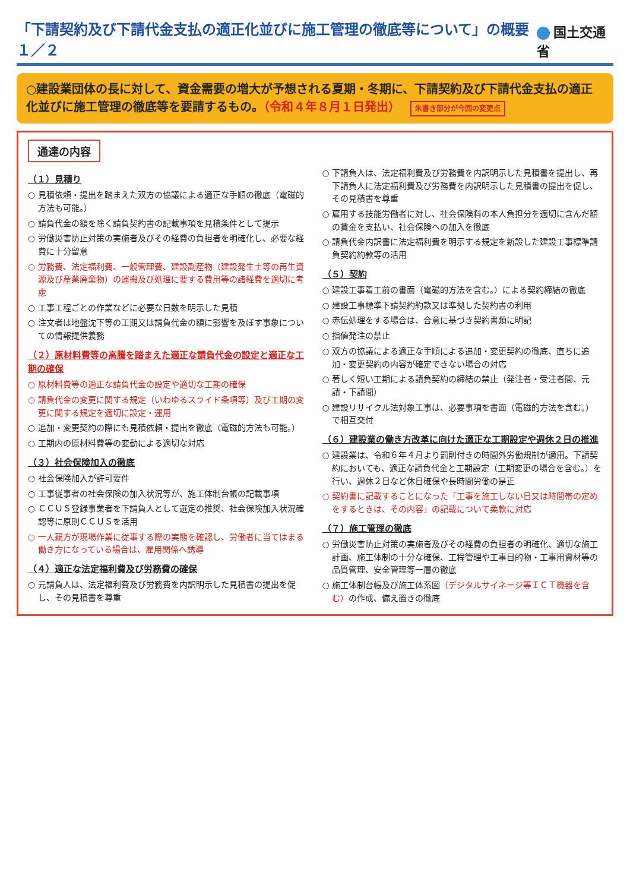「下請契約及び下請代金支払の適正化並びに施工管理の徹底等について」の概要１／２
国土交通省
○建設業団体の長に対して、資金需要の増大が予想される夏期・冬期に、下請契約及び下請代金支払の適正化並びに施工管理の徹底等を要請するもの。（令和４年８月１日発出） 朱書き部分が今回の変更点
通達の内容
（１）見積り
○ 見積依頼・提出を踏まえた双方の協議による適正な手順の徹底（電磁的方法も可能。）
○ 請負代金の額を除く請負契約書の記載事項を見積条件として提示
○ 労働災害防止対策の実施者及びその経費の負担者を明確化し、必要な経費に十分留意
○ 労務費、法定福利費、一般管理費、建設副産物（建設発生土等の再生資源及び産業廃棄物）の運搬及び処理に要する費用等の諸経費を適切に考慮
○ 工事工程ごとの作業などに必要な日数を明示した見積
○ 注文者は地盤沈下等の工期又は請負代金の額に影響を及ぼす事象についての情報提供義務
（２）原材料費等の高騰を踏まえた適正な請負代金の設定と適正な工期の確保
○ 原材料費等の適正な請負代金の設定や適切な工期の確保
○ 請負代金の変更に関する規定（いわゆるスライド条項等）及び工期の変更に関する規定を適切に設定・運用
○ 追加・変更契約の際にも見積依頼・提出を徹底（電磁的方法も可能。）
○ 工期内の原材料費等の変動による適切な対応
（３）社会保険加入の徹底
○ 社会保険加入が許可要件
○ 工事従事者の社会保険の加入状況等が、施工体制台帳の記載事項
○ ＣＣＵＳ登録事業者を下請負人として選定の推奨、社会保険加入状況確認等に原則ＣＣＵＳを活用
○ 一人親方が現場作業に従事する際の実態を確認し、労働者に当てはまる働き方になっている場合は、雇用関係へ誘導
（４）適正な法定福利費及び労務費の確保
○ 元請負人は、法定福利費及び労務費を内訳明示した見積書の提出を促し、その見積書を尊重
○ 下請負人は、法定福利費及び労務費を内訳明示した見積書を提出し、再下請負人に法定福利費及び労務費を内訳明示した見積書の提出を促し、その見積書を尊重
○ 雇用する技能労働者に対し、社会保険料の本人負担分を適切に含んだ額の賃金を支払い、社会保険への加入を徹底
○ 請負代金内訳書に法定福利費を明示する規定を新設した建設工事標準請負契約約款等の活用
（５）契約
○ 建設工事着工前の書面（電磁的方法を含む。）による契約締結の徹底
○ 建設工事標準下請契約約款又は準拠した契約書の利用
○ 赤伝処理をする場合は、合意に基づき契約書類に明記
○ 指値発注の禁止
○ 双方の協議による適正な手順による追加・変更契約の徹底、直ちに追加・変更契約の内容が確定できない場合の対応
○ 著しく短い工期による請負契約の締結の禁止（発注者・受注者間、元請・下請間）
○ 建設リサイクル法対象工事は、必要事項を書面（電磁的方法を含む。）で相互交付
（６）建設業の働き方改革に向けた適正な工期設定や週休２日の推進
○ 建設業は、令和６年４月より罰則付きの時間外労働規制が適用。下請契約においても、適正な請負代金と工期設定（工期変更の場合を含む。）を行い、週休２日など休日確保や長時間労働の是正
○ 契約書に記載することになった「工事を施工しない日又は時間帯の定めをするときは、その内容」の記載について柔軟に対応
（７）施工管理の徹底
○ 労働災害防止対策の実施者及びその経費の負担者の明確化、適切な施工計画、施工体制の十分な確保、工程管理や工事目的物・工事用資材等の品質管理、安全管理等一層の徹底
○ 施工体制台帳及び施工体系図（デジタルサイネージ等ＩＣＴ機器を含む）の作成、備え置きの徹底